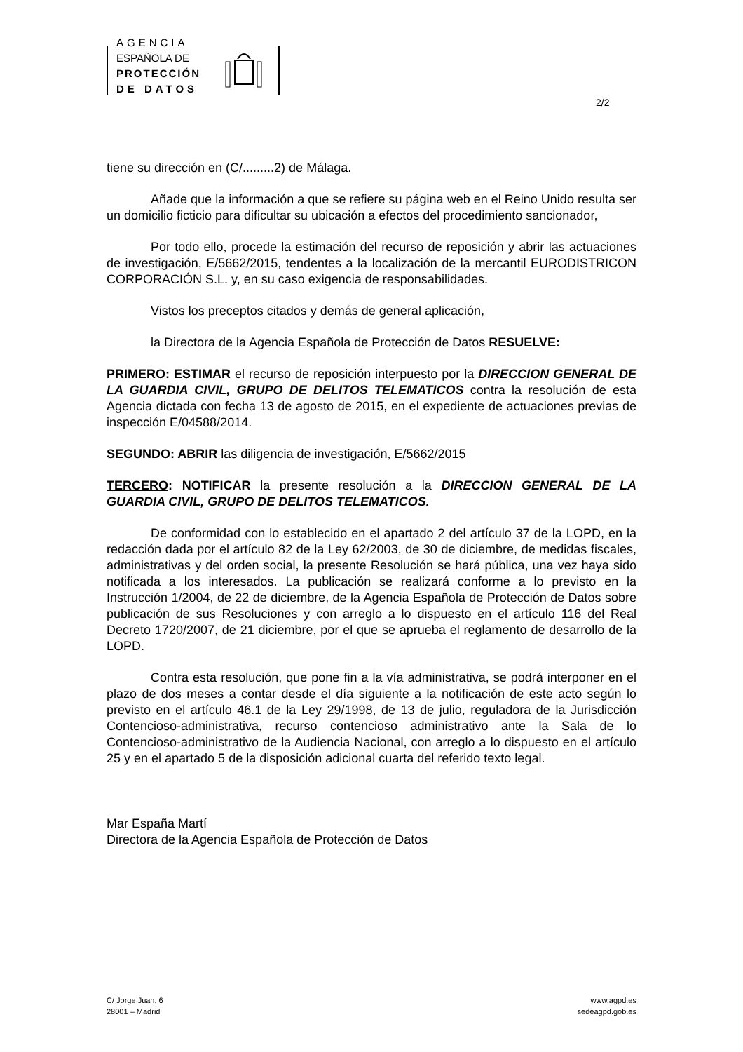AGENCIA
ESPAÑOLA DE
PROTECCIÓN
DE DATOS
2/2
tiene su dirección en (C/.........2) de Málaga.
Añade que la información a que se refiere su página web en el Reino Unido resulta ser un domicilio ficticio para dificultar su ubicación a efectos del procedimiento sancionador,
Por todo ello, procede la estimación del recurso de reposición y abrir las actuaciones de investigación, E/5662/2015, tendentes a la localización de la mercantil EURODISTRICON CORPORACIÓN S.L. y, en su caso exigencia de responsabilidades.
Vistos los preceptos citados y demás de general aplicación,
la Directora de la Agencia Española de Protección de Datos RESUELVE:
PRIMERO: ESTIMAR el recurso de reposición interpuesto por la DIRECCION GENERAL DE LA GUARDIA CIVIL, GRUPO DE DELITOS TELEMATICOS contra la resolución de esta Agencia dictada con fecha 13 de agosto de 2015, en el expediente de actuaciones previas de inspección E/04588/2014.
SEGUNDO: ABRIR las diligencia de investigación, E/5662/2015
TERCERO: NOTIFICAR la presente resolución a la DIRECCION GENERAL DE LA GUARDIA CIVIL, GRUPO DE DELITOS TELEMATICOS.
De conformidad con lo establecido en el apartado 2 del artículo 37 de la LOPD, en la redacción dada por el artículo 82 de la Ley 62/2003, de 30 de diciembre, de medidas fiscales, administrativas y del orden social, la presente Resolución se hará pública, una vez haya sido notificada a los interesados. La publicación se realizará conforme a lo previsto en la Instrucción 1/2004, de 22 de diciembre, de la Agencia Española de Protección de Datos sobre publicación de sus Resoluciones y con arreglo a lo dispuesto en el artículo 116 del Real Decreto 1720/2007, de 21 diciembre, por el que se aprueba el reglamento de desarrollo de la LOPD.
Contra esta resolución, que pone fin a la vía administrativa, se podrá interponer en el plazo de dos meses a contar desde el día siguiente a la notificación de este acto según lo previsto en el artículo 46.1 de la Ley 29/1998, de 13 de julio, reguladora de la Jurisdicción Contencioso-administrativa, recurso contencioso administrativo ante la Sala de lo Contencioso-administrativo de la Audiencia Nacional, con arreglo a lo dispuesto en el artículo 25 y en el apartado 5 de la disposición adicional cuarta del referido texto legal.
Mar España Martí
Directora de la Agencia Española de Protección de Datos
C/ Jorge Juan, 6
28001 – Madrid
www.agpd.es
sedeagpd.gob.es